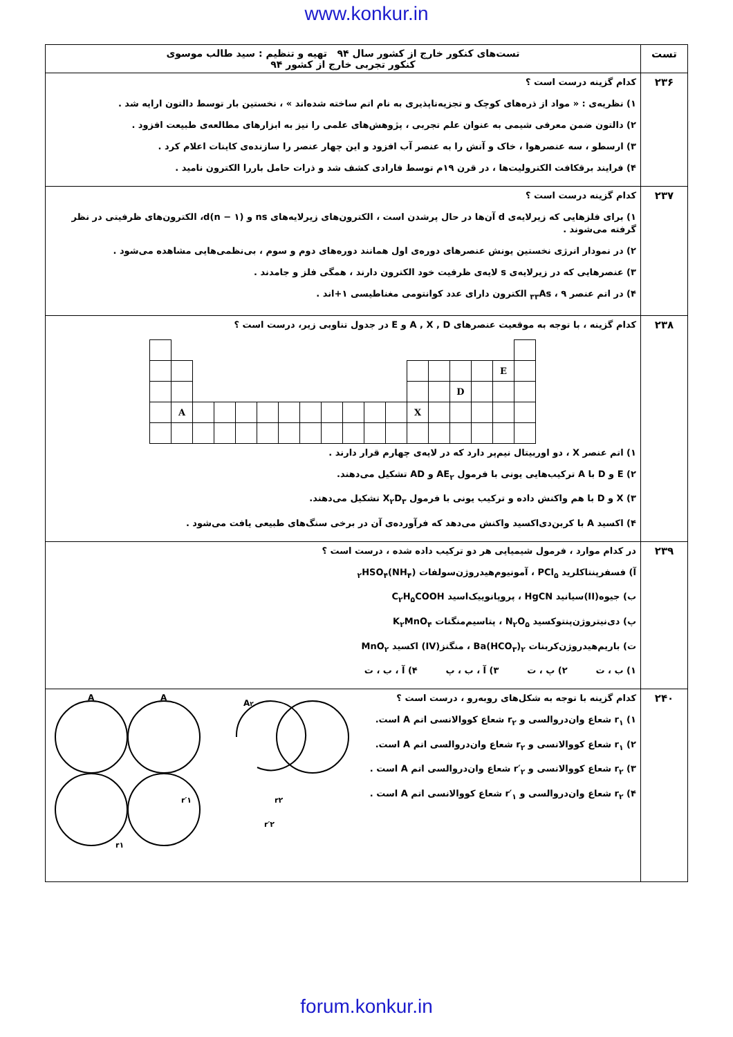www.konkur.in
| تست | تست‌های کنکور خارج از کشور سال ۹۴ تهیه و تنظیم : سید طالب موسوی کنکور تجربی خارج از کشور ۹۴ |
| --- | --- |
| ۲۳۶ | کدام گزینه درست است ؟ ۱) نظریه‌ی : « مواد از ذره‌های کوچک و تجزیه‌ناپذیری به نام اتم ساخته شده‌اند » ، نخستین بار توسط دالتون ارایه شد . ۲) دالتون ضمن معرفی شیمی به عنوان علم تجربی ، پژوهش‌های علمی را نیز به ابزارهای مطالعه‌ی طبیعت افزود . ۳) ارسطو ، سه عنصرهوا ، خاک و آتش را به عنصر آب افزود و این چهار عنصر را سازنده‌ی کاینات اعلام کرد . ۴) فرایند برقکافت الکترولیت‌ها ، در قرن ۱۹م توسط فارادی کشف شد و ذرات حامل باررا الکترون نامید . |
| ۲۳۷ | کدام گزینه درست است ؟ ۱) برای فلزهایی که زیرلایه‌ی d آن‌ها در حال پرشدن است ، الکترون‌های زیرلایه‌های ns و (n − ۱)d، الکترون‌های ظرفیتی در نظر گرفته می‌شوند . ۲) در نمودار انرژی نخستین یونش عنصرهای دوره‌ی اول همانند دوره‌های دوم و سوم ، بی‌نظمی‌هایی مشاهده می‌شود . ۳) عنصرهایی که در زیرلایه‌ی s لایه‌ی ظرفیت خود الکترون دارند ، همگی فلز و جامدند . ۴) در اتم عنصر <sub>۳۳</sub>As ، ۹ الکترون دارای عدد کوانتومی مغناطیسی ۱+اند . |
| ۲۳۸ | کدام گزینه ، با توجه به موقعیت عنصرهای A , X , D و E در جدول تناوبی زیر، درست است ؟ E D A X ۱) اتم عنصر X ، دو اوربیتال نیم‌پر دارد که در لایه‌ی چهارم قرار دارند . ۲) E و D با A ترکیب‌هایی یونی با فرمول AE<sub>۲</sub> و AD تشکیل می‌دهند. ۳) X و D با هم واکنش داده و ترکیب یونی با فرمول X<sub>۲</sub>D<sub>۳</sub> تشکیل می‌دهند. ۴) اکسید A با کربن‌دی‌اکسید واکنش می‌دهد که فرآورده‌ی آن در برخی سنگ‌های طبیعی یافت می‌شود . |
| ۲۳۹ | در کدام موارد ، فرمول شیمیایی هر دو ترکیب داده شده ، درست است ؟ آ) فسفرپنتاکلرید PCl<sub>۵</sub> ، آمونیوم‌هیدروژن‌سولفات (NH<sub>۴</sub>)<sub>۲</sub>HSO<sub>۴</sub> ب) جیوه(II)سیانید HgCN ، پروپانوییک‌اسید C<sub>۲</sub>H<sub>۵</sub>COOH پ) دی‌نیتروژن‌پنتوکسید N<sub>۲</sub>O<sub>۵</sub> ، پتاسیم‌منگنات K<sub>۲</sub>MnO<sub>۴</sub> ت) باریم‌هیدروژن‌کربنات Ba(HCO<sub>۳</sub>)<sub>۲</sub> ، منگنز(IV) اکسید MnO<sub>۲</sub> ۱) ب ، ت ۲) پ ، ت ۳) آ ، ب ، پ ۴) آ ، ب ، ت |
| ۲۴۰ | کدام گزینه با توجه به شکل‌های روبه‌رو ، درست است ؟ ۱) r<sub>۱</sub> شعاع وان‌دروالسی و r<sub>۲</sub> شعاع کووالانسی اتم A است. ۲) r<sub>۱</sub> شعاع کووالانسی و r<sub>۲</sub> شعاع وان‌دروالسی اتم A است. ۳) r<sub>۲</sub> شعاع کووالانسی و r′<sub>۲</sub> شعاع وان‌دروالسی اتم A است . ۴) r<sub>۲</sub> شعاع وان‌دروالسی و r′<sub>۱</sub> شعاع کووالانسی اتم A است . A A A ۲ r۱ r′۱ r۲ r′۲ |
forum.konkur.in